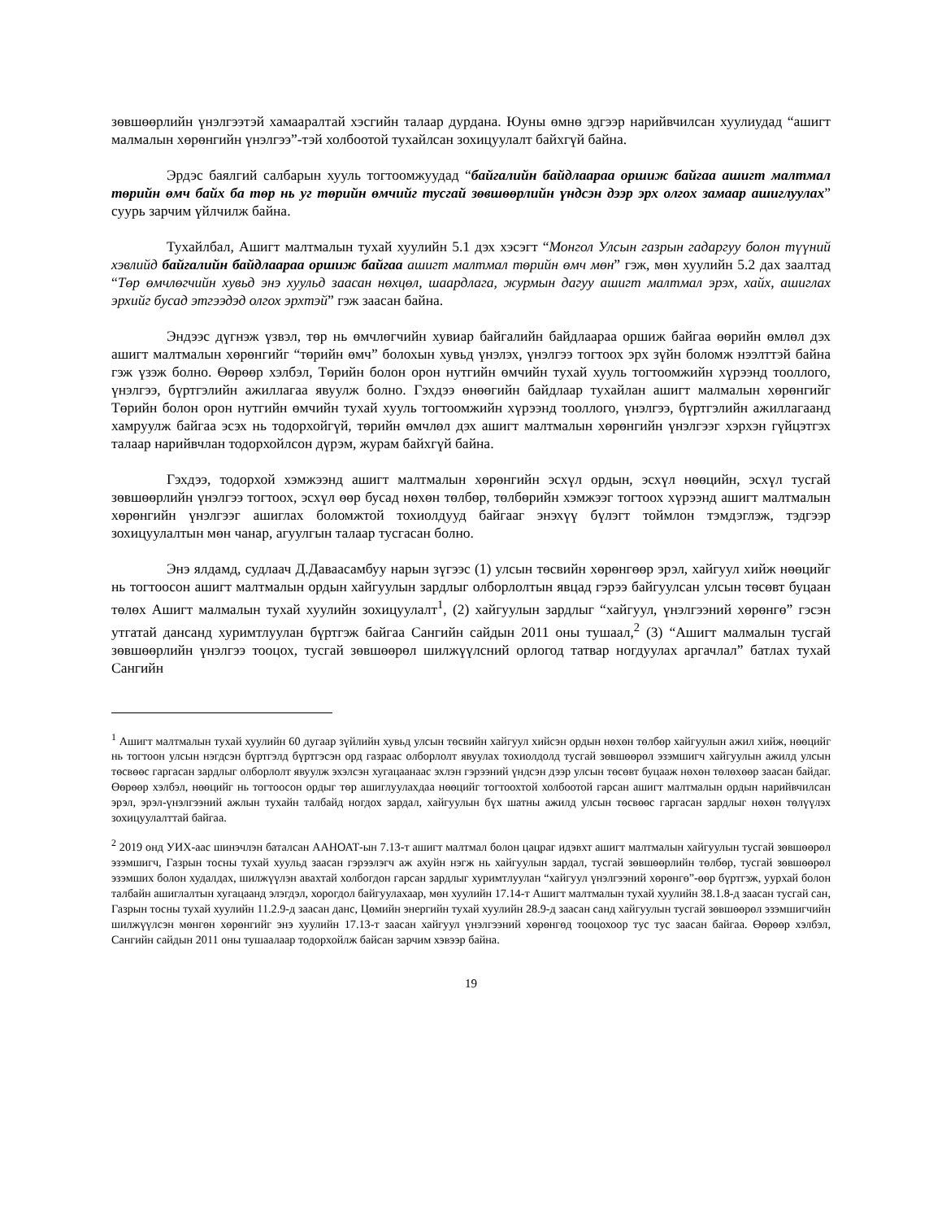зөвшөөрлийн үнэлгээтэй хамааралтай хэсгийн талаар дурдана. Юуны өмнө эдгээр нарийвчилсан хуулиудад “ашигт малмалын хөрөнгийн үнэлгээ”-тэй холбоотой тухайлсан зохицуулалт байхгүй байна.
Эрдэс баялгий салбарын хууль тогтоомжуудад “байгалийн байдлаараа оршиж байгаа ашигт малтмал төрийн өмч байх ба төр нь уг төрийн өмчийг тусгай зөвшөөрлийн үндсэн дээр эрх олгох замаар ашиглуулах” суурь зарчим үйлчилж байна.
Тухайлбал, Ашигт малтмалын тухай хуулийн 5.1 дэх хэсэгт “Монгол Улсын газрын гадаргуу болон түүний хэвлийд байгалийн байдлаараа оршиж байгаа ашигт малтмал төрийн өмч мөн” гэж, мөн хуулийн 5.2 дах заалтад “Төр өмчлөгчийн хувьд энэ хуульд заасан нөхцөл, шаардлага, журмын дагуу ашигт малтмал эрэх, хайх, ашиглах эрхийг бусад этгээдэд олгох эрхтэй” гэж заасан байна.
Эндээс дүгнэж үзвэл, төр нь өмчлөгчийн хувиар байгалийн байдлаараа оршиж байгаа өөрийн өмлөл дэх ашигт малтмалын хөрөнгийг “төрийн өмч” болохын хувьд үнэлэх, үнэлгээ тогтоох эрх зүйн боломж нээлттэй байна гэж үзэж болно. Өөрөөр хэлбэл, Төрийн болон орон нутгийн өмчийн тухай хууль тогтоомжийн хүрээнд тооллого, үнэлгээ, бүртгэлийн ажиллагаа явуулж болно. Гэхдээ өнөөгийн байдлаар тухайлан ашигт малмалын хөрөнгийг Төрийн болон орон нутгийн өмчийн тухай хууль тогтоомжийн хүрээнд тооллого, үнэлгээ, бүртгэлийн ажиллагаанд хамруулж байгаа эсэх нь тодорхойгүй, төрийн өмчлөл дэх ашигт малтмалын хөрөнгийн үнэлгээг хэрхэн гүйцэтгэх талаар нарийвчлан тодорхойлсон дүрэм, журам байхгүй байна.
Гэхдээ, тодорхой хэмжээнд ашигт малтмалын хөрөнгийн эсхүл ордын, эсхүл нөөцийн, эсхүл тусгай зөвшөөрлийн үнэлгээ тогтоох, эсхүл өөр бусад нөхөн төлбөр, төлбөрийн хэмжээг тогтоох хүрээнд ашигт малтмалын хөрөнгийн үнэлгээг ашиглах боломжтой тохиолдууд байгааг энэхүү бүлэгт тоймлон тэмдэглэж, тэдгээр зохицуулалтын мөн чанар, агуулгын талаар тусгасан болно.
Энэ ялдамд, судлаач Д.Даваасамбуу нарын зүгээс (1) улсын төсвийн хөрөнгөөр эрэл, хайгуул хийж нөөцийг нь тогтоосон ашигт малтмалын ордын хайгуулын зардлыг олборлолтын явцад гэрээ байгуулсан улсын төсөвт буцаан төлөх Ашигт малмалын тухай хуулийн зохицуулалт<sup>1</sup>, (2) хайгуулын зардлыг “хайгуул, үнэлгээний хөрөнгө” гэсэн утгатай дансанд хуримтлуулан бүртгэж байгаа Сангийн сайдын 2011 оны тушаал,<sup>2</sup> (3) “Ашигт малмалын тусгай зөвшөөрлийн үнэлгээ тооцох, тусгай зөвшөөрөл шилжүүлсний орлогод татвар ногдуулах аргачлал” батлах тухай Сангийн
<sup>1</sup> Ашигт малтмалын тухай хуулийн 60 дугаар зүйлийн хувьд улсын төсвийн хайгуул хийсэн ордын нөхөн төлбөр хайгуулын ажил хийж, нөөцийг нь тогтоон улсын нэгдсэн бүртгэлд бүртгэсэн орд газраас олборлолт явуулах тохиолдолд тусгай зөвшөөрөл эзэмшигч хайгуулын ажилд улсын төсвөөс гаргасан зардлыг олборлолт явуулж эхэлсэн хугацаанаас эхлэн гэрээний үндсэн дээр улсын төсөвт буцааж нөхөн төлөхөөр заасан байдаг. Өөрөөр хэлбэл, нөөцийг нь тогтоосон ордыг төр ашиглуулахдаа нөөцийг тогтоохтой холбоотой гарсан ашигт малтмалын ордын нарийвчилсан эрэл, эрэл-үнэлгээний ажлын тухайн талбайд ногдох зардал, хайгуулын бүх шатны ажилд улсын төсвөөс гаргасан зардлыг нөхөн төлүүлэх зохицуулалттай байгаа.
<sup>2</sup> 2019 онд УИХ-аас шинэчлэн баталсан ААНОАТ-ын 7.13-т ашигт малтмал болон цацраг идэвхт ашигт малтмалын хайгуулын тусгай зөвшөөрөл эзэмшигч, Газрын тосны тухай хуульд заасан гэрээлэгч аж ахуйн нэгж нь хайгуулын зардал, тусгай зөвшөөрлийн төлбөр, тусгай зөвшөөрөл эзэмших болон худалдах, шилжүүлэн авахтай холбогдон гарсан зардлыг хуримтлуулан “хайгуул үнэлгээний хөрөнгө”-өөр бүртгэж, уурхай болон талбайн ашиглалтын хугацаанд элэгдэл, хорогдол байгуулахаар, мөн хуулийн 17.14-т Ашигт малтмалын тухай хуулийн 38.1.8-д заасан тусгай сан, Газрын тосны тухай хуулийн 11.2.9-д заасан данс, Цөмийн энергийн тухай хуулийн 28.9-д заасан санд хайгуулын тусгай зөвшөөрөл эзэмшигчийн шилжүүлсэн мөнгөн хөрөнгийг энэ хуулийн 17.13-т заасан хайгуул үнэлгээний хөрөнгөд тооцохоор тус тус заасан байгаа. Өөрөөр хэлбэл, Сангийн сайдын 2011 оны тушаалаар тодорхойлж байсан зарчим хэвээр байна.
19